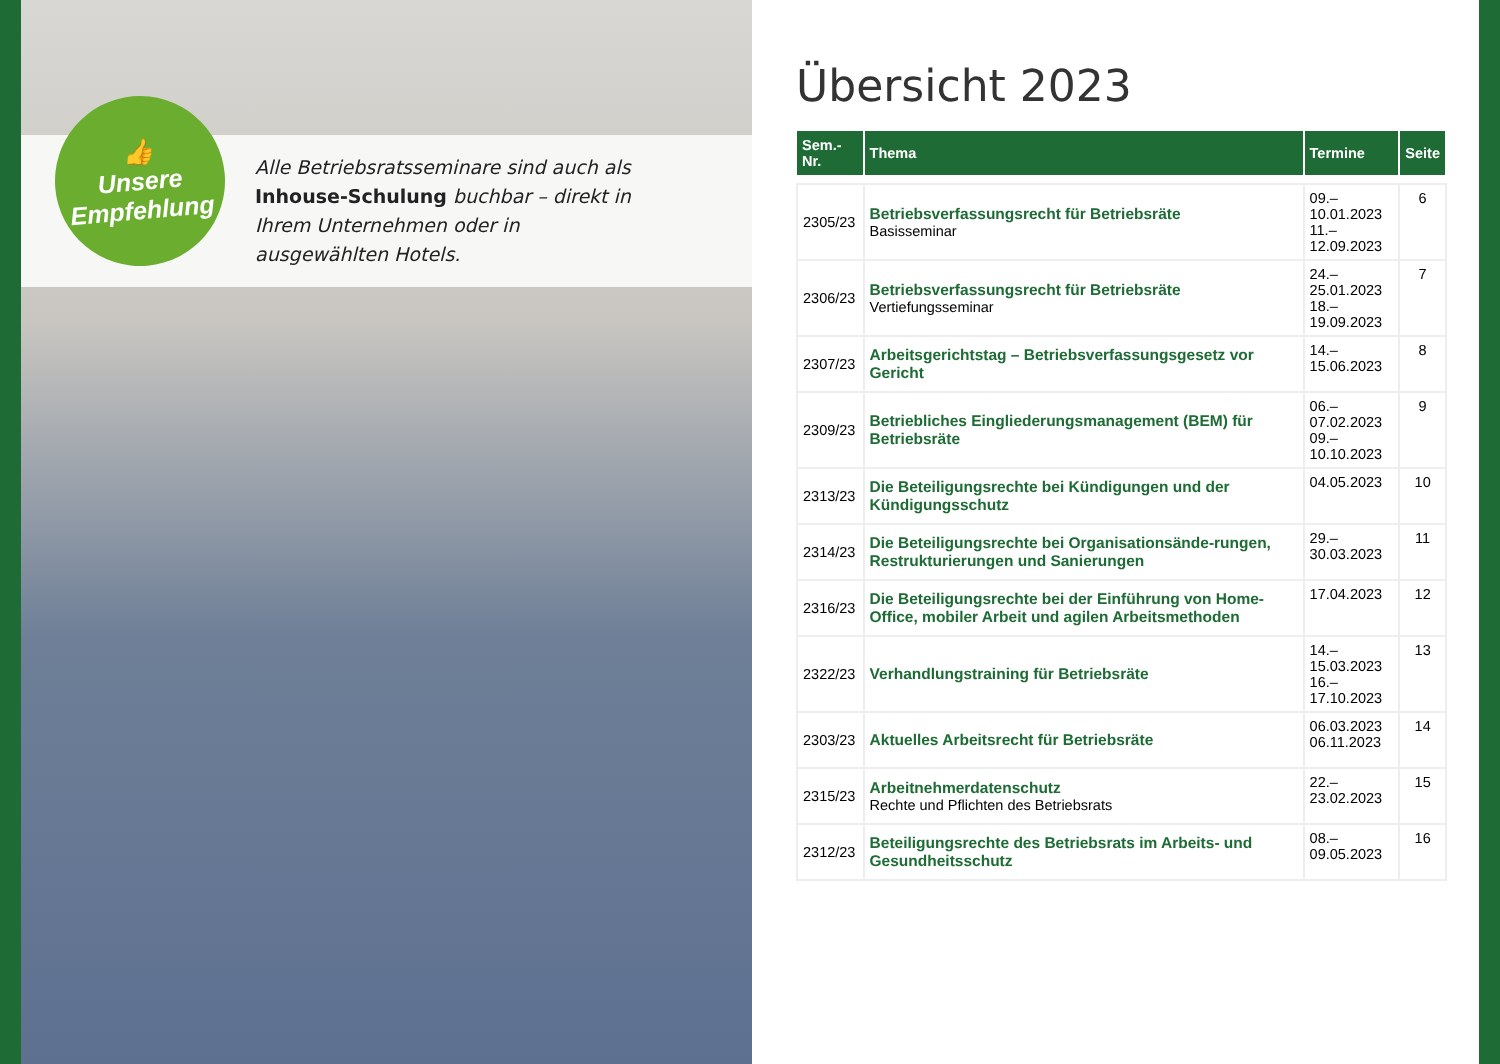Alle Betriebsratsseminare sind auch als Inhouse-Schulung buchbar – direkt in Ihrem Unternehmen oder in ausgewählten Hotels.
👍
Unsere
Empfehlung
Übersicht 2023
| Sem.-Nr. | Thema | Termine | Seite |
| --- | --- | --- | --- |
| 2305/23 | Betriebsverfassungsrecht für Betriebsräte Basisseminar | 09.–10.01.2023 11.–12.09.2023 | 6 |
| 2306/23 | Betriebsverfassungsrecht für Betriebsräte Vertiefungsseminar | 24.–25.01.2023 18.–19.09.2023 | 7 |
| 2307/23 | Arbeitsgerichtstag – Betriebsverfassungsgesetz vor Gericht | 14.–15.06.2023 | 8 |
| 2309/23 | Betriebliches Eingliederungsmanagement (BEM) für Betriebsräte | 06.–07.02.2023 09.–10.10.2023 | 9 |
| 2313/23 | Die Beteiligungsrechte bei Kündigungen und der Kündigungsschutz | 04.05.2023 | 10 |
| 2314/23 | Die Beteiligungsrechte bei Organisationsände-rungen, Restrukturierungen und Sanierungen | 29.–30.03.2023 | 11 |
| 2316/23 | Die Beteiligungsrechte bei der Einführung von Home-Office, mobiler Arbeit und agilen Arbeitsmethoden | 17.04.2023 | 12 |
| 2322/23 | Verhandlungstraining für Betriebsräte | 14.–15.03.2023 16.–17.10.2023 | 13 |
| 2303/23 | Aktuelles Arbeitsrecht für Betriebsräte | 06.03.2023 06.11.2023 | 14 |
| 2315/23 | Arbeitnehmerdatenschutz Rechte und Pflichten des Betriebsrats | 22.–23.02.2023 | 15 |
| 2312/23 | Beteiligungsrechte des Betriebsrats im Arbeits- und Gesundheitsschutz | 08.–09.05.2023 | 16 |